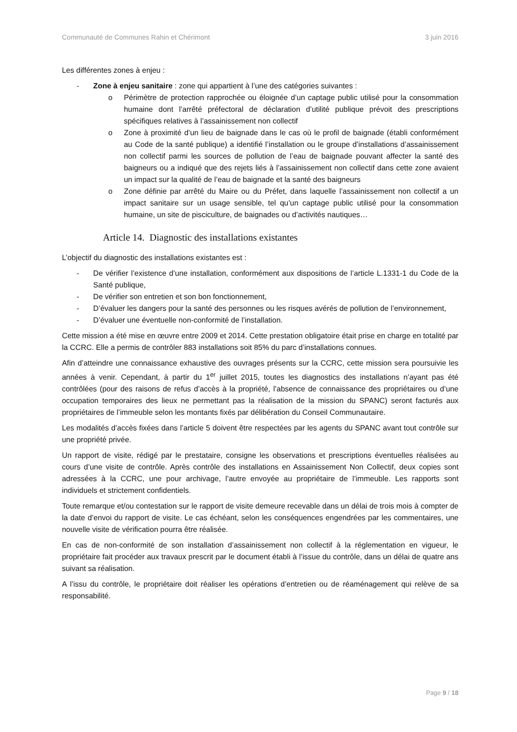Communauté de Communes Rahin et Chérimont 3 juin 2016
Les différentes zones à enjeu :
- Zone à enjeu sanitaire : zone qui appartient à l’une des catégories suivantes :
o Périmètre de protection rapprochée ou éloignée d’un captage public utilisé pour la consommation humaine dont l’arrêté préfectoral de déclaration d’utilité publique prévoit des prescriptions spécifiques relatives à l’assainissement non collectif
o Zone à proximité d’un lieu de baignade dans le cas où le profil de baignade (établi conformément au Code de la santé publique) a identifié l’installation ou le groupe d’installations d’assainissement non collectif parmi les sources de pollution de l’eau de baignade pouvant affecter la santé des baigneurs ou a indiqué que des rejets liés à l’assainissement non collectif dans cette zone avaient un impact sur la qualité de l’eau de baignade et la santé des baigneurs
o Zone définie par arrêté du Maire ou du Préfet, dans laquelle l’assainissement non collectif a un impact sanitaire sur un usage sensible, tel qu’un captage public utilisé pour la consommation humaine, un site de pisciculture, de baignades ou d’activités nautiques…
Article 14. Diagnostic des installations existantes
L’objectif du diagnostic des installations existantes est :
- De vérifier l’existence d’une installation, conformément aux dispositions de l’article L.1331-1 du Code de la Santé publique,
- De vérifier son entretien et son bon fonctionnement,
- D’évaluer les dangers pour la santé des personnes ou les risques avérés de pollution de l’environnement,
- D’évaluer une éventuelle non-conformité de l’installation.
Cette mission a été mise en œuvre entre 2009 et 2014. Cette prestation obligatoire était prise en charge en totalité par la CCRC. Elle a permis de contrôler 883 installations soit 85% du parc d’installations connues.
Afin d’atteindre une connaissance exhaustive des ouvrages présents sur la CCRC, cette mission sera poursuivie les années à venir. Cependant, à partir du 1<sup>er</sup> juillet 2015, toutes les diagnostics des installations n’ayant pas été contrôlées (pour des raisons de refus d’accès à la propriété, l’absence de connaissance des propriétaires ou d’une occupation temporaires des lieux ne permettant pas la réalisation de la mission du SPANC) seront facturés aux propriétaires de l’immeuble selon les montants fixés par délibération du Conseil Communautaire.
Les modalités d’accès fixées dans l’article 5 doivent être respectées par les agents du SPANC avant tout contrôle sur une propriété privée.
Un rapport de visite, rédigé par le prestataire, consigne les observations et prescriptions éventuelles réalisées au cours d’une visite de contrôle. Après contrôle des installations en Assainissement Non Collectif, deux copies sont adressées à la CCRC, une pour archivage, l’autre envoyée au propriétaire de l’immeuble. Les rapports sont individuels et strictement confidentiels.
Toute remarque et/ou contestation sur le rapport de visite demeure recevable dans un délai de trois mois à compter de la date d’envoi du rapport de visite. Le cas échéant, selon les conséquences engendrées par les commentaires, une nouvelle visite de vérification pourra être réalisée.
En cas de non-conformité de son installation d’assainissement non collectif à la réglementation en vigueur, le propriétaire fait procéder aux travaux prescrit par le document établi à l’issue du contrôle, dans un délai de quatre ans suivant sa réalisation.
A l’issu du contrôle, le propriétaire doit réaliser les opérations d’entretien ou de réaménagement qui relève de sa responsabilité.
Page 9 / 18